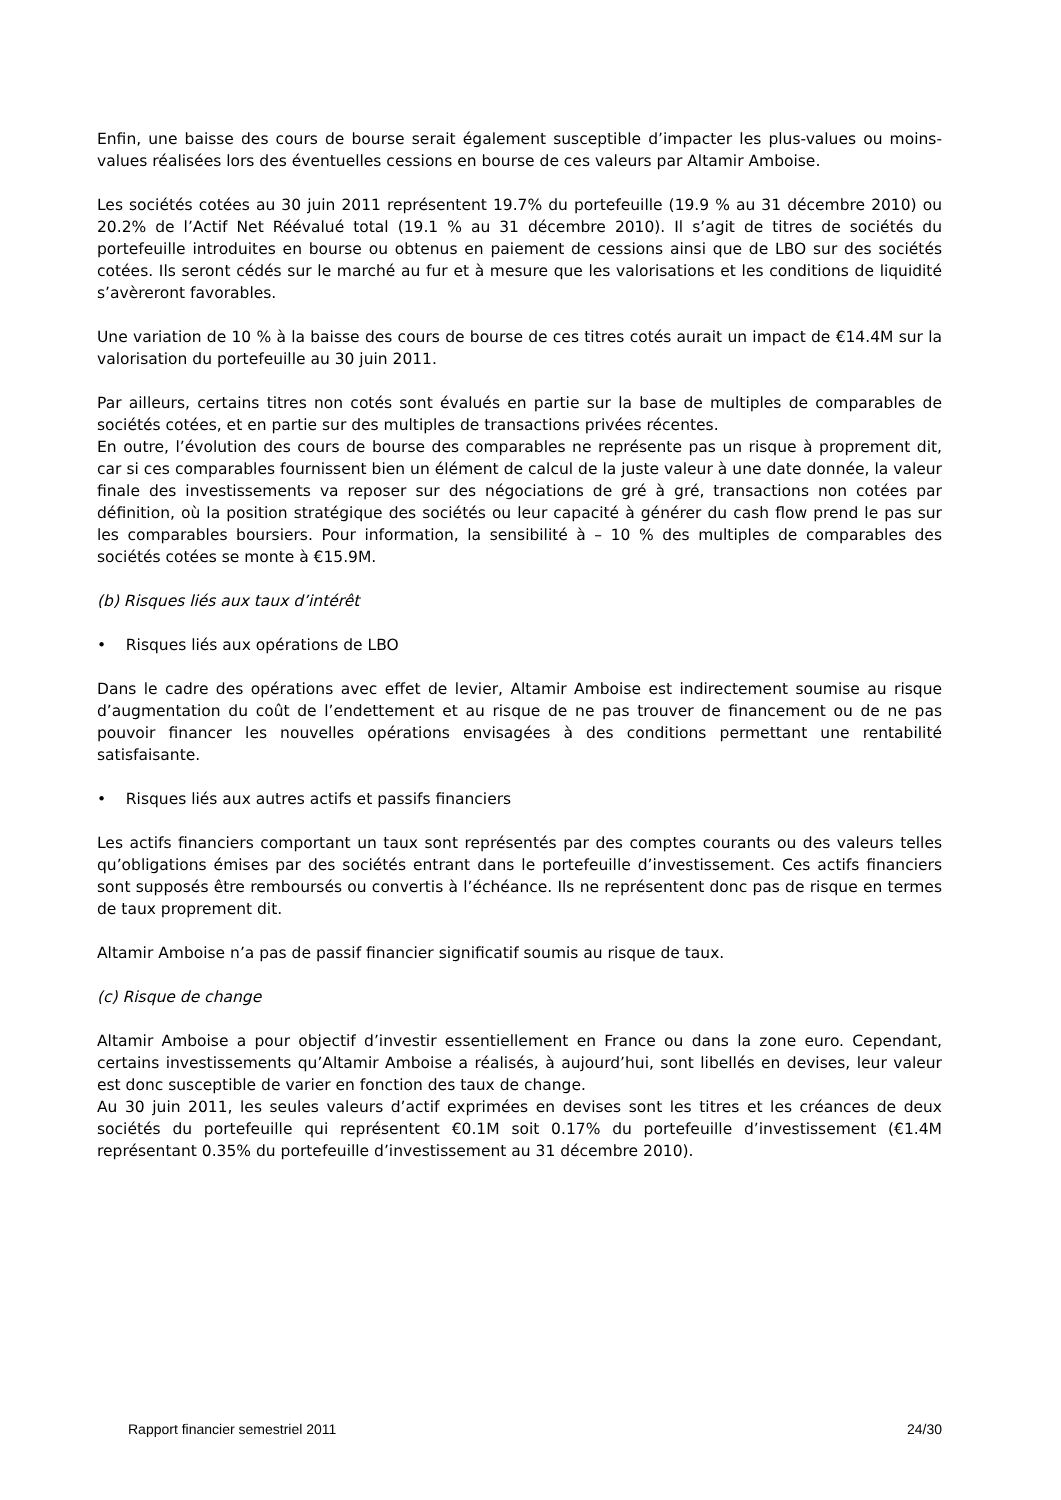Enfin, une baisse des cours de bourse serait également susceptible d’impacter les plus-values ou moins-values réalisées lors des éventuelles cessions en bourse de ces valeurs par Altamir Amboise.
Les sociétés cotées au 30 juin 2011 représentent 19.7% du portefeuille (19.9 % au 31 décembre 2010) ou 20.2% de l’Actif Net Réévalué total (19.1 % au 31 décembre 2010). Il s’agit de titres de sociétés du portefeuille introduites en bourse ou obtenus en paiement de cessions ainsi que de LBO sur des sociétés cotées. Ils seront cédés sur le marché au fur et à mesure que les valorisations et les conditions de liquidité s’avèreront favorables.
Une variation de 10 % à la baisse des cours de bourse de ces titres cotés aurait un impact de €14.4M sur la valorisation du portefeuille au 30 juin 2011.
Par ailleurs, certains titres non cotés sont évalués en partie sur la base de multiples de comparables de sociétés cotées, et en partie sur des multiples de transactions privées récentes.
En outre, l’évolution des cours de bourse des comparables ne représente pas un risque à proprement dit, car si ces comparables fournissent bien un élément de calcul de la juste valeur à une date donnée, la valeur finale des investissements va reposer sur des négociations de gré à gré, transactions non cotées par définition, où la position stratégique des sociétés ou leur capacité à générer du cash flow prend le pas sur les comparables boursiers. Pour information, la sensibilité à – 10 % des multiples de comparables des sociétés cotées se monte à €15.9M.
(b) Risques liés aux taux d’intérêt
• Risques liés aux opérations de LBO
Dans le cadre des opérations avec effet de levier, Altamir Amboise est indirectement soumise au risque d’augmentation du coût de l’endettement et au risque de ne pas trouver de financement ou de ne pas pouvoir financer les nouvelles opérations envisagées à des conditions permettant une rentabilité satisfaisante.
• Risques liés aux autres actifs et passifs financiers
Les actifs financiers comportant un taux sont représentés par des comptes courants ou des valeurs telles qu’obligations émises par des sociétés entrant dans le portefeuille d’investissement. Ces actifs financiers sont supposés être remboursés ou convertis à l’échéance. Ils ne représentent donc pas de risque en termes de taux proprement dit.
Altamir Amboise n’a pas de passif financier significatif soumis au risque de taux.
(c) Risque de change
Altamir Amboise a pour objectif d’investir essentiellement en France ou dans la zone euro. Cependant, certains investissements qu’Altamir Amboise a réalisés, à aujourd’hui, sont libellés en devises, leur valeur est donc susceptible de varier en fonction des taux de change.
Au 30 juin 2011, les seules valeurs d’actif exprimées en devises sont les titres et les créances de deux sociétés du portefeuille qui représentent €0.1M soit 0.17% du portefeuille d’investissement (€1.4M représentant 0.35% du portefeuille d’investissement au 31 décembre 2010).
Rapport financier semestriel 2011 24/30